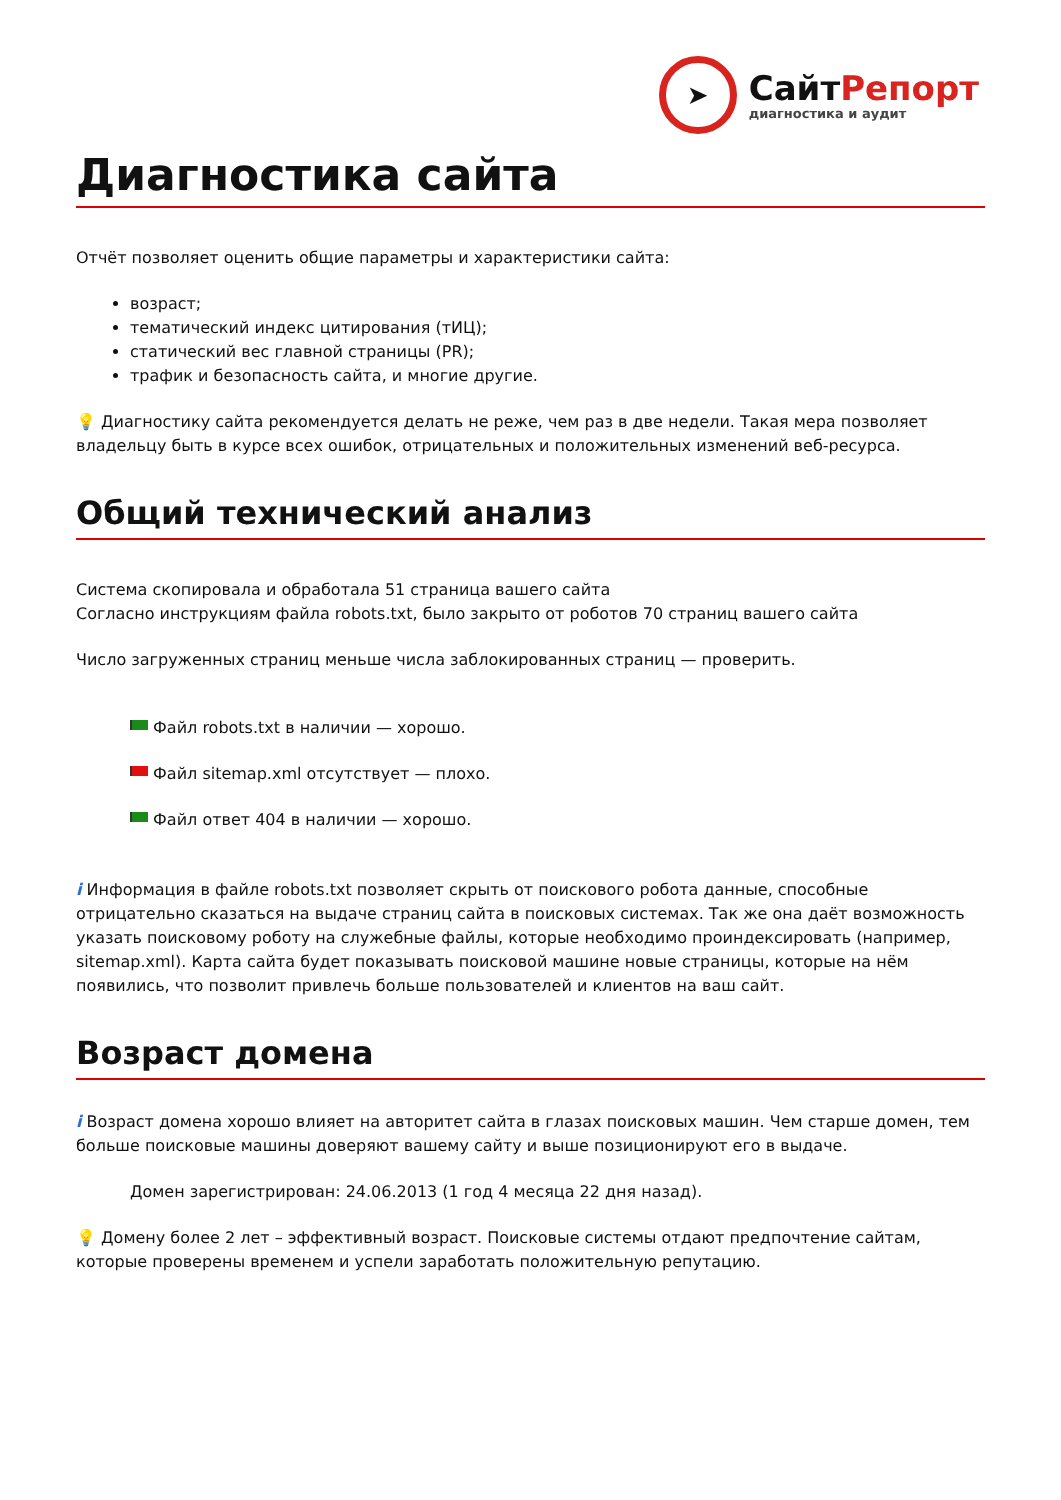➤
СайтРепорт
диагностика и аудит
Диагностика сайта
Отчёт позволяет оценить общие параметры и характеристики сайта:
возраст;
тематический индекс цитирования (тИЦ);
статический вес главной страницы (PR);
трафик и безопасность сайта, и многие другие.
💡 Диагностику сайта рекомендуется делать не реже, чем раз в две недели. Такая мера позволяет владельцу быть в курсе всех ошибок, отрицательных и положительных изменений веб-ресурса.
Общий технический анализ
Система скопировала и обработала 51 страница вашего сайта
Согласно инструкциям файла robots.txt, было закрыто от роботов 70 страниц вашего сайта
Число загруженных страниц меньше числа заблокированных страниц — проверить.
Файл robots.txt в наличии — хорошо.
Файл sitemap.xml отсутствует — плохо.
Файл ответ 404 в наличии — хорошо.
i Информация в файле robots.txt позволяет скрыть от поискового робота данные, способные отрицательно сказаться на выдаче страниц сайта в поисковых системах. Так же она даёт возможность указать поисковому роботу на служебные файлы, которые необходимо проиндексировать (например, sitemap.xml). Карта сайта будет показывать поисковой машине новые страницы, которые на нём появились, что позволит привлечь больше пользователей и клиентов на ваш сайт.
Возраст домена
i Возраст домена хорошо влияет на авторитет сайта в глазах поисковых машин. Чем старше домен, тем больше поисковые машины доверяют вашему сайту и выше позиционируют его в выдаче.
Домен зарегистрирован: 24.06.2013 (1 год 4 месяца 22 дня назад).
💡 Домену более 2 лет – эффективный возраст. Поисковые системы отдают предпочтение сайтам, которые проверены временем и успели заработать положительную репутацию.